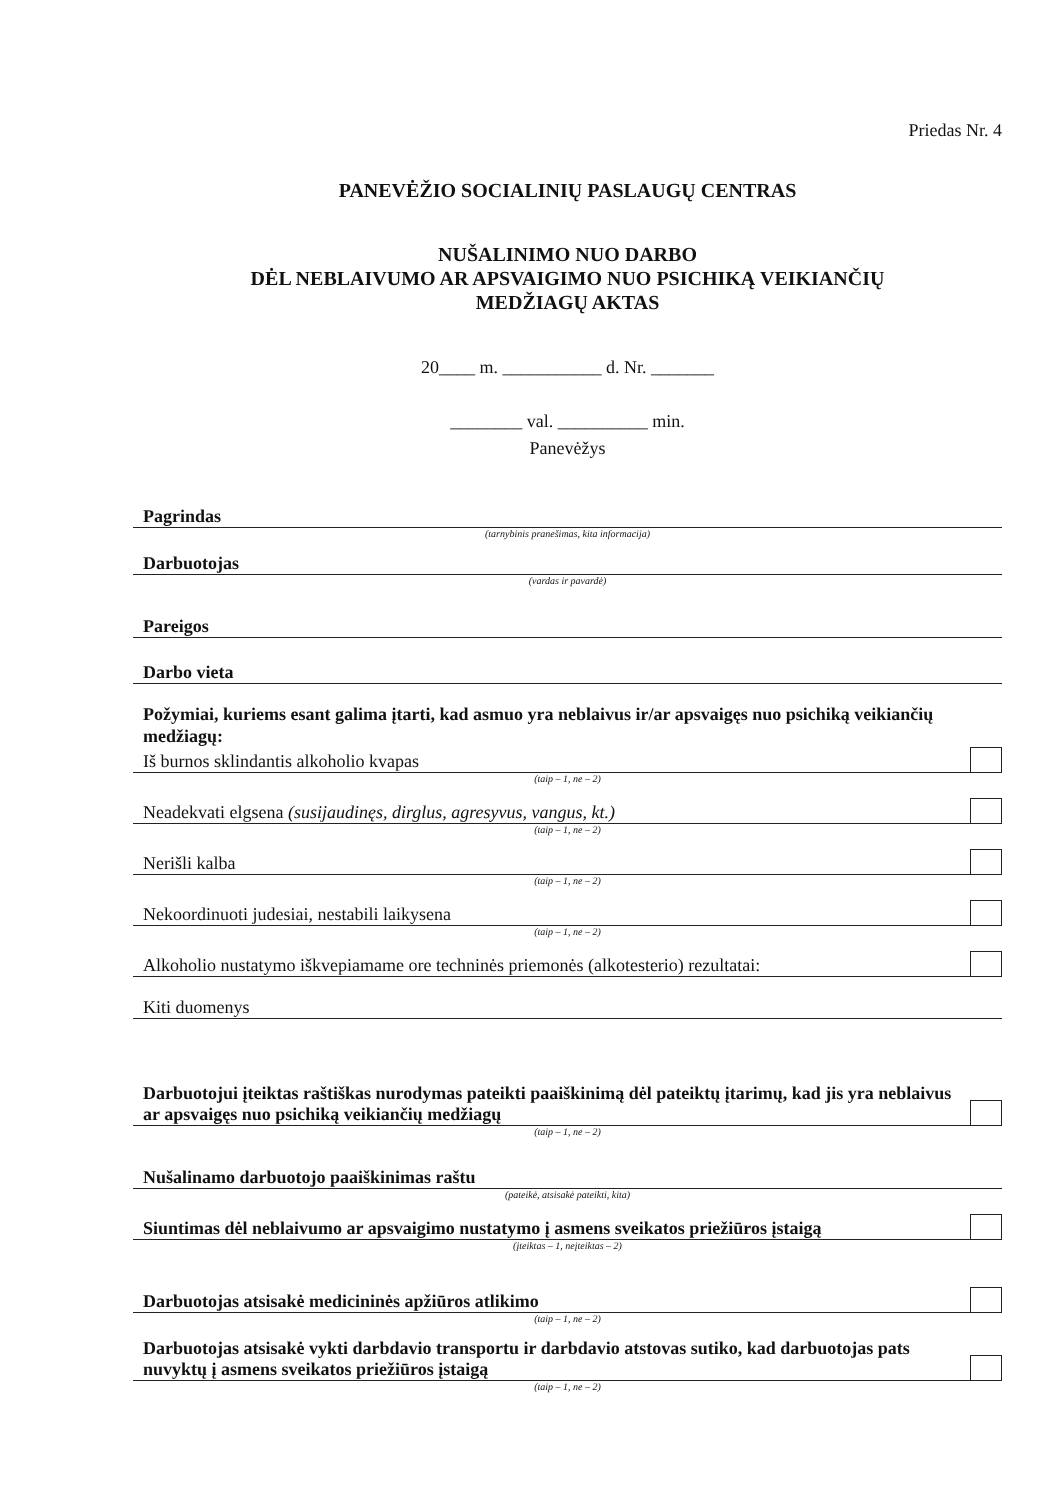Priedas Nr. 4
PANEVĖŽIO SOCIALINIŲ PASLAUGŲ CENTRAS
NUŠALINIMO NUO DARBO
DĖL NEBLAIVUMO AR APSVAIGIMO NUO PSICHIKĄ VEIKIANČIŲ
MEDŽIAGŲ AKTAS
20____ m. ___________ d. Nr. _______
________ val. __________ min.
Panevėžys
Pagrindas
(tarnybinis pranešimas, kita informacija)
Darbuotojas
(vardas ir pavardė)
Pareigos
Darbo vieta
Požymiai, kuriems esant galima įtarti, kad asmuo yra neblaivus ir/ar apsvaigęs nuo psichiką veikiančių medžiagų:
Iš burnos sklindantis alkoholio kvapas
(taip – 1, ne – 2)
Neadekvati elgsena (susijaudinęs, dirglus, agresyvus, vangus, kt.)
(taip – 1, ne – 2)
Nerišli kalba
(taip – 1, ne – 2)
Nekoordinuoti judesiai, nestabili laikysena
(taip – 1, ne – 2)
Alkoholio nustatymo iškvepiamame ore techninės priemonės (alkotesterio) rezultatai:
Kiti duomenys
Darbuotojui įteiktas raštiškas nurodymas pateikti paaiškinimą dėl pateiktų įtarimų, kad jis yra neblaivus ar apsvaigęs nuo psichiką veikiančių medžiagų
(taip – 1, ne – 2)
Nušalinamo darbuotojo paaiškinimas raštu
(pateikė, atsisakė pateikti, kita)
Siuntimas dėl neblaivumo ar apsvaigimo nustatymo į asmens sveikatos priežiūros įstaigą
(įteiktas – 1, neįteiktas – 2)
Darbuotojas atsisakė medicininės apžiūros atlikimo
(taip – 1, ne – 2)
Darbuotojas atsisakė vykti darbdavio transportu ir darbdavio atstovas sutiko, kad darbuotojas pats nuvyktų į asmens sveikatos priežiūros įstaigą
(taip – 1, ne – 2)